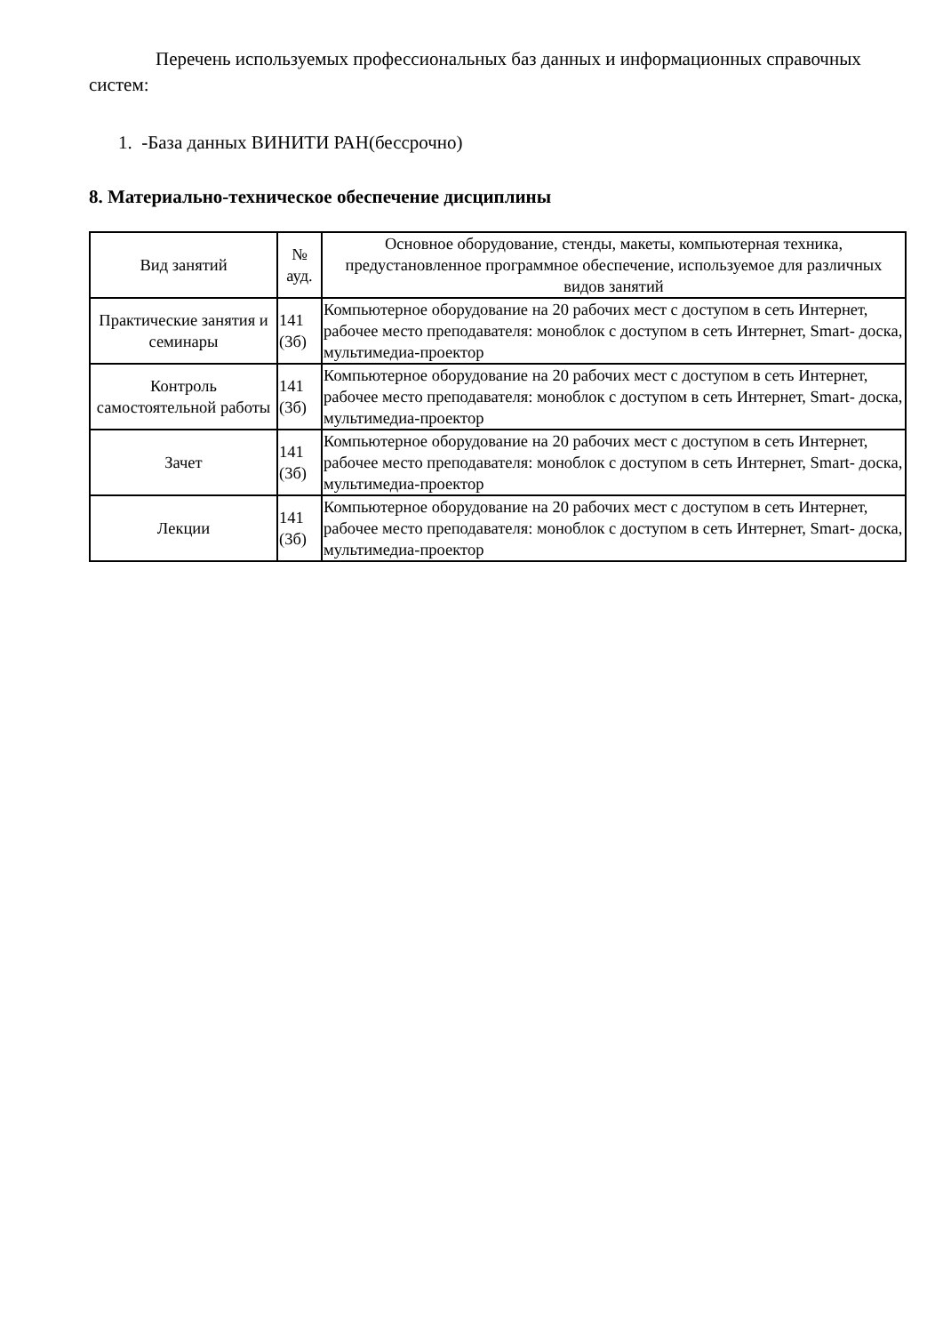Перечень используемых профессиональных баз данных и информационных справочных систем:
1. -База данных ВИНИТИ РАН(бессрочно)
8. Материально-техническое обеспечение дисциплины
| Вид занятий | № ауд. | Основное оборудование, стенды, макеты, компьютерная техника, предустановленное программное обеспечение, используемое для различных видов занятий |
| --- | --- | --- |
| Практические занятия и семинары | 141 (3б) | Компьютерное оборудование на 20 рабочих мест с доступом в сеть Интернет, рабочее место преподавателя: моноблок с доступом в сеть Интернет, Smart- доска, мультимедиа-проектор |
| Контроль самостоятельной работы | 141 (3б) | Компьютерное оборудование на 20 рабочих мест с доступом в сеть Интернет, рабочее место преподавателя: моноблок с доступом в сеть Интернет, Smart- доска, мультимедиа-проектор |
| Зачет | 141 (3б) | Компьютерное оборудование на 20 рабочих мест с доступом в сеть Интернет, рабочее место преподавателя: моноблок с доступом в сеть Интернет, Smart- доска, мультимедиа-проектор |
| Лекции | 141 (3б) | Компьютерное оборудование на 20 рабочих мест с доступом в сеть Интернет, рабочее место преподавателя: моноблок с доступом в сеть Интернет, Smart- доска, мультимедиа-проектор |